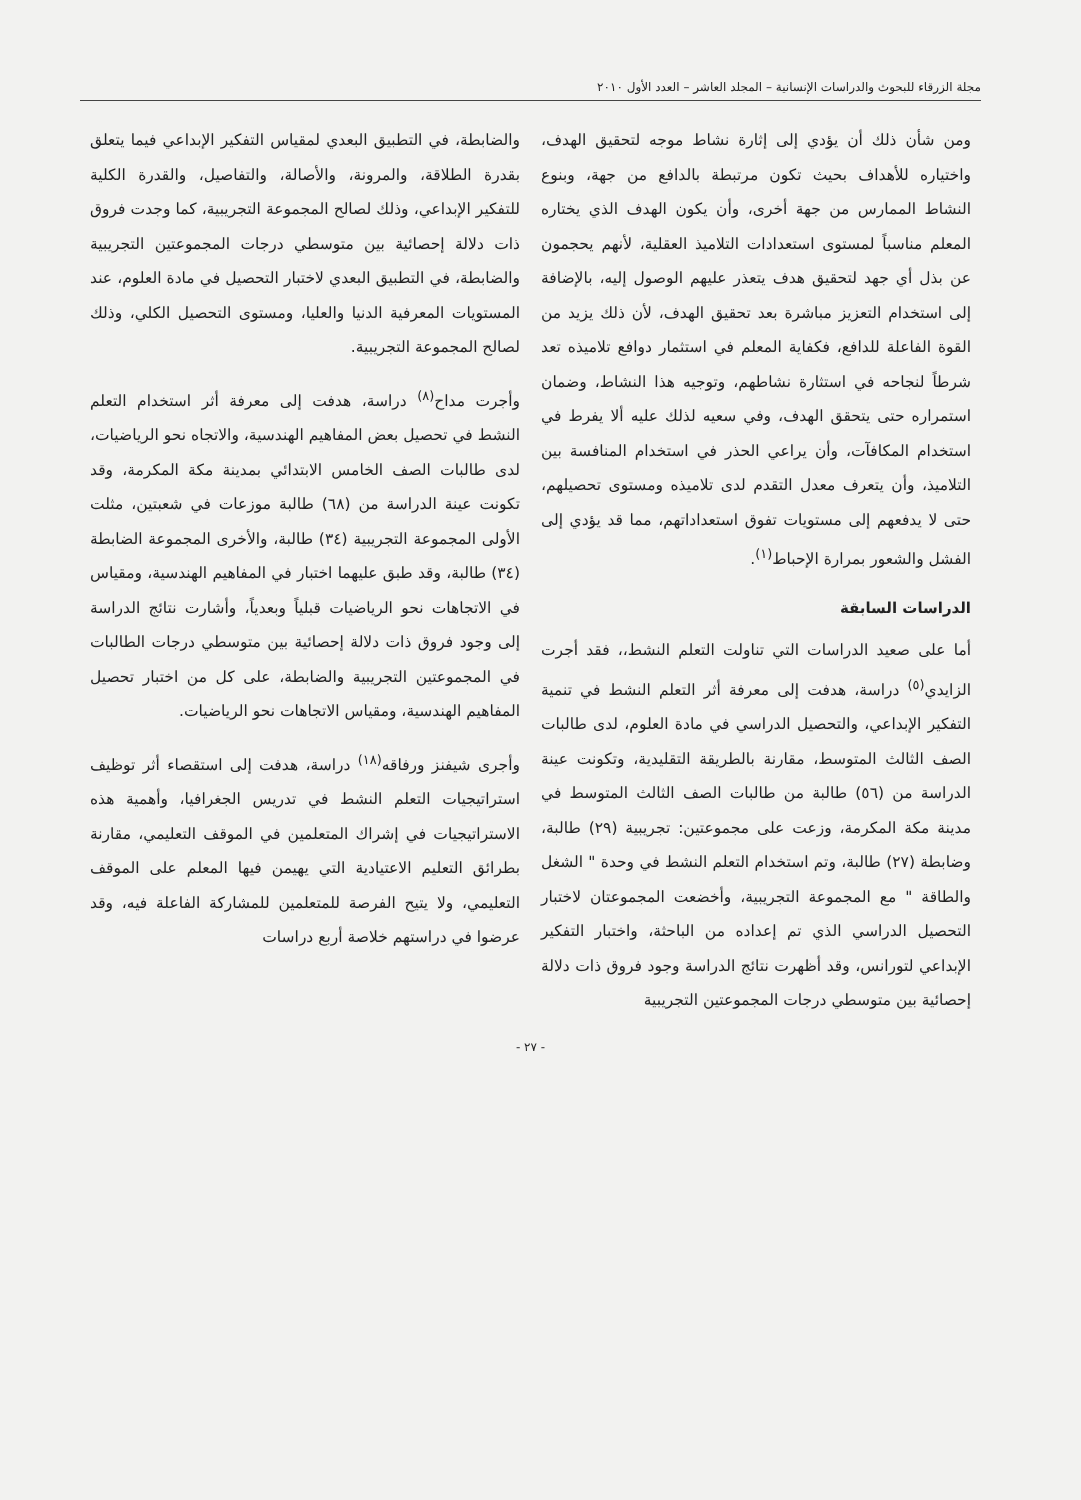مجلة الزرقاء للبحوث والدراسات الإنسانية – المجلد العاشر – العدد الأول ٢٠١٠
ومن شأن ذلك أن يؤدي إلى إثارة نشاط موجه لتحقيق الهدف، واختياره للأهداف بحيث تكون مرتبطة بالدافع من جهة، وبنوع النشاط الممارس من جهة أخرى، وأن يكون الهدف الذي يختاره المعلم مناسباً لمستوى استعدادات التلاميذ العقلية، لأنهم يحجمون عن بذل أي جهد لتحقيق هدف يتعذر عليهم الوصول إليه، بالإضافة إلى استخدام التعزيز مباشرة بعد تحقيق الهدف، لأن ذلك يزيد من القوة الفاعلة للدافع، فكفاية المعلم في استثمار دوافع تلاميذه تعد شرطاً لنجاحه في استثارة نشاطهم، وتوجيه هذا النشاط، وضمان استمراره حتى يتحقق الهدف، وفي سعيه لذلك عليه ألا يفرط في استخدام المكافآت، وأن يراعي الحذر في استخدام المنافسة بين التلاميذ، وأن يتعرف معدل التقدم لدى تلاميذه ومستوى تحصيلهم، حتى لا يدفعهم إلى مستويات تفوق استعداداتهم، مما قد يؤدي إلى الفشل والشعور بمرارة الإحباط<sup>(١)</sup>.
الدراسات السابقة
أما على صعيد الدراسات التي تناولت التعلم النشط،، فقد أجرت الزايدي<sup>(٥)</sup> دراسة، هدفت إلى معرفة أثر التعلم النشط في تنمية التفكير الإبداعي، والتحصيل الدراسي في مادة العلوم، لدى طالبات الصف الثالث المتوسط، مقارنة بالطريقة التقليدية، وتكونت عينة الدراسة من (٥٦) طالبة من طالبات الصف الثالث المتوسط في مدينة مكة المكرمة، وزعت على مجموعتين: تجريبية (٢٩) طالبة، وضابطة (٢٧) طالبة، وتم استخدام التعلم النشط في وحدة " الشغل والطاقة " مع المجموعة التجريبية، وأخضعت المجموعتان لاختبار التحصيل الدراسي الذي تم إعداده من الباحثة، واختبار التفكير الإبداعي لتورانس، وقد أظهرت نتائج الدراسة وجود فروق ذات دلالة إحصائية بين متوسطي درجات المجموعتين التجريبية
والضابطة، في التطبيق البعدي لمقياس التفكير الإبداعي فيما يتعلق بقدرة الطلاقة، والمرونة، والأصالة، والتفاصيل، والقدرة الكلية للتفكير الإبداعي، وذلك لصالح المجموعة التجريبية، كما وجدت فروق ذات دلالة إحصائية بين متوسطي درجات المجموعتين التجريبية والضابطة، في التطبيق البعدي لاختبار التحصيل في مادة العلوم، عند المستويات المعرفية الدنيا والعليا، ومستوى التحصيل الكلي، وذلك لصالح المجموعة التجريبية.
وأجرت مداح<sup>(٨)</sup> دراسة، هدفت إلى معرفة أثر استخدام التعلم النشط في تحصيل بعض المفاهيم الهندسية، والاتجاه نحو الرياضيات، لدى طالبات الصف الخامس الابتدائي بمدينة مكة المكرمة، وقد تكونت عينة الدراسة من (٦٨) طالبة موزعات في شعبتين، مثلت الأولى المجموعة التجريبية (٣٤) طالبة، والأخرى المجموعة الضابطة (٣٤) طالبة، وقد طبق عليهما اختبار في المفاهيم الهندسية، ومقياس في الاتجاهات نحو الرياضيات قبلياً وبعدياً، وأشارت نتائج الدراسة إلى وجود فروق ذات دلالة إحصائية بين متوسطي درجات الطالبات في المجموعتين التجريبية والضابطة، على كل من اختبار تحصيل المفاهيم الهندسية، ومقياس الاتجاهات نحو الرياضيات.
وأجرى شيفنز ورفاقه<sup>(١٨)</sup> دراسة، هدفت إلى استقصاء أثر توظيف استراتيجيات التعلم النشط في تدريس الجغرافيا، وأهمية هذه الاستراتيجيات في إشراك المتعلمين في الموقف التعليمي، مقارنة بطرائق التعليم الاعتيادية التي يهيمن فيها المعلم على الموقف التعليمي، ولا يتيح الفرصة للمتعلمين للمشاركة الفاعلة فيه، وقد عرضوا في دراستهم خلاصة أربع دراسات
- ٢٧ -